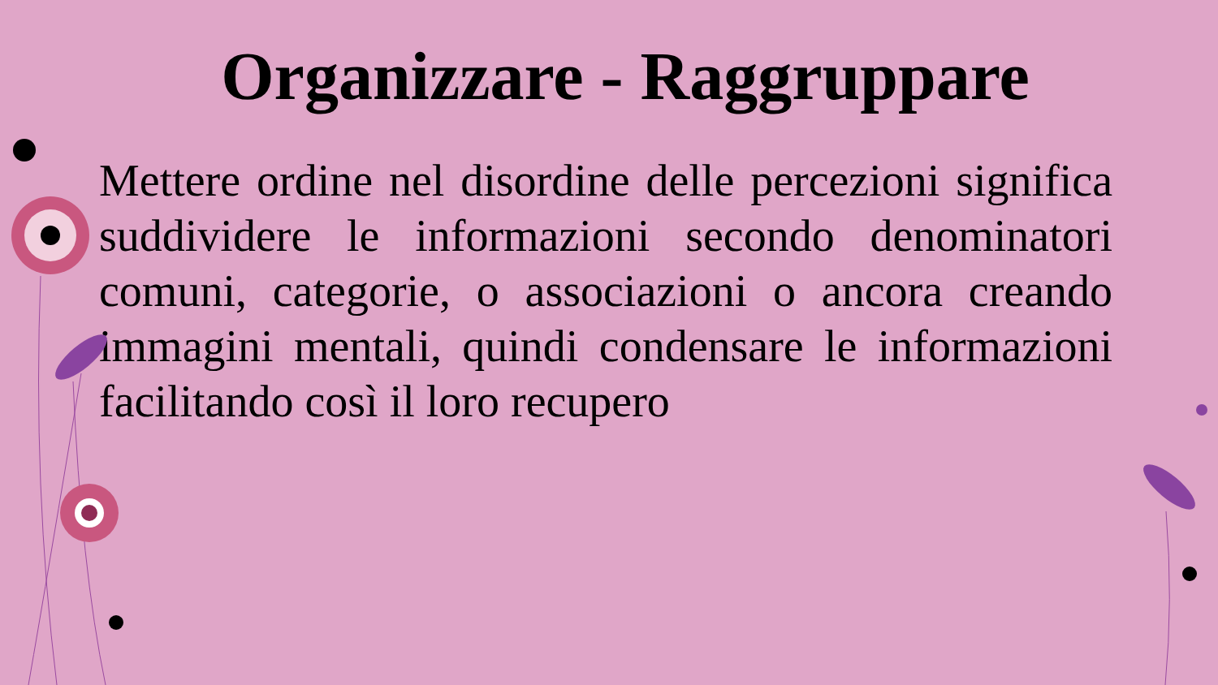Organizzare - Raggruppare
Mettere ordine nel disordine delle percezioni significa suddividere le informazioni secondo denominatori comuni, categorie, o associazioni o ancora creando immagini mentali, quindi condensare le informazioni facilitando così il loro recupero